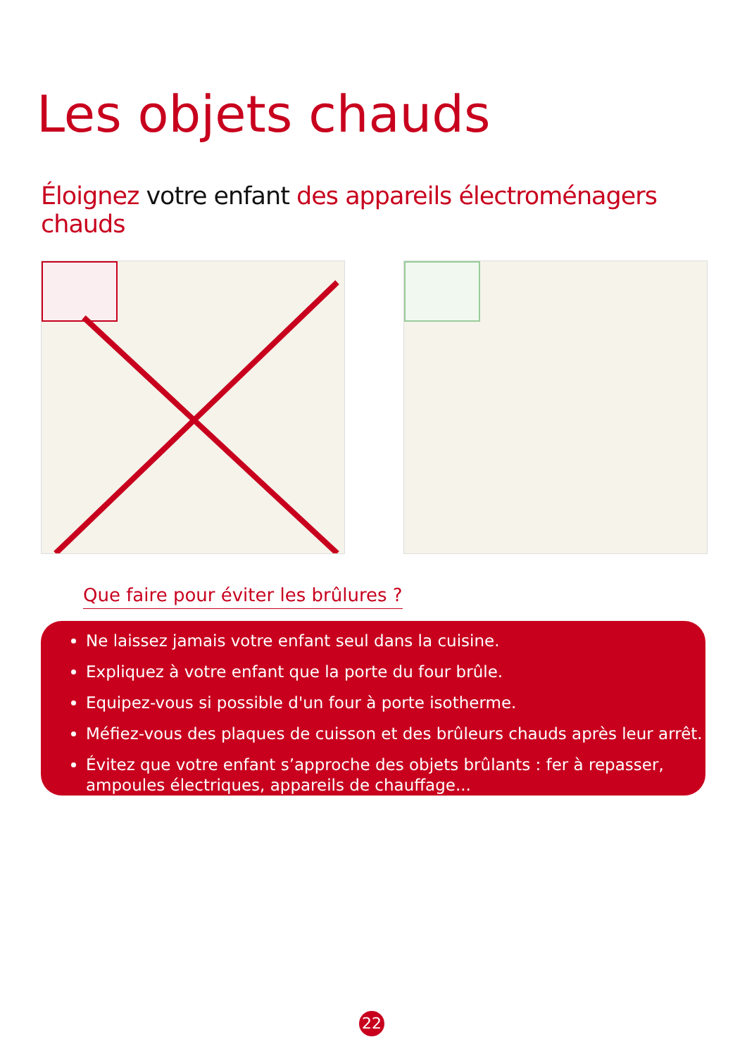Les objets chauds
Éloignez votre enfant des appareils électroménagers chauds
Que faire pour éviter les brûlures ?
Ne laissez jamais votre enfant seul dans la cuisine.
Expliquez à votre enfant que la porte du four brûle.
Equipez-vous si possible d'un four à porte isotherme.
Méfiez-vous des plaques de cuisson et des brûleurs chauds après leur arrêt.
Évitez que votre enfant s’approche des objets brûlants : fer à repasser, ampoules électriques, appareils de chauffage...
22